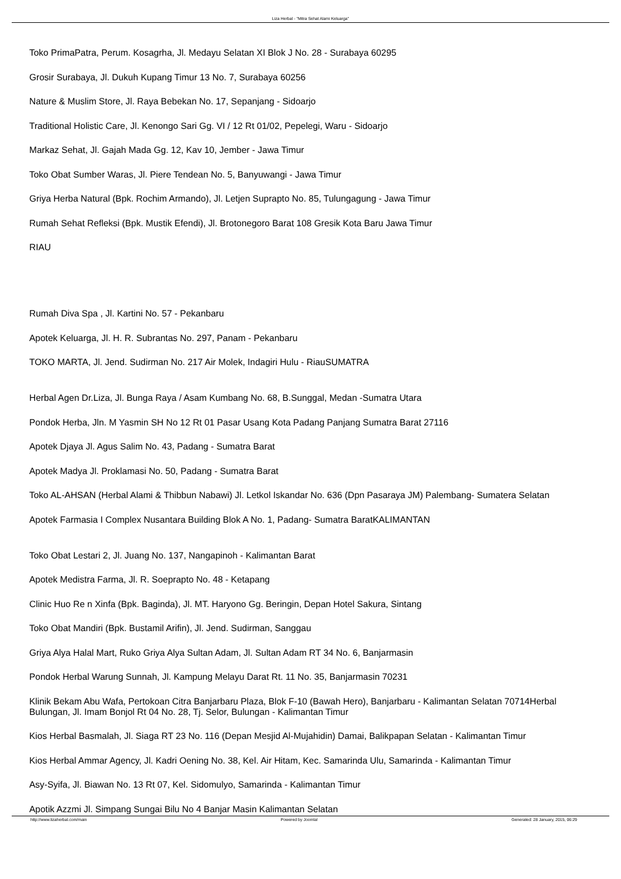Liza Herbal - "Mitra Sehat Alami Keluarga"
Toko PrimaPatra, Perum. Kosagrha, Jl. Medayu Selatan XI Blok J No. 28 - Surabaya 60295
Grosir Surabaya, Jl. Dukuh Kupang Timur 13 No. 7, Surabaya 60256
Nature & Muslim Store, Jl. Raya Bebekan No. 17, Sepanjang - Sidoarjo
Traditional Holistic Care, Jl. Kenongo Sari Gg. VI / 12 Rt 01/02, Pepelegi, Waru - Sidoarjo
Markaz Sehat, Jl. Gajah Mada Gg. 12, Kav 10, Jember - Jawa Timur
Toko Obat Sumber Waras, Jl. Piere Tendean No. 5, Banyuwangi - Jawa Timur
Griya Herba Natural (Bpk. Rochim Armando), Jl. Letjen Suprapto No. 85, Tulungagung - Jawa Timur
Rumah Sehat Refleksi (Bpk. Mustik Efendi), Jl. Brotonegoro Barat 108 Gresik Kota Baru Jawa Timur
RIAU
Rumah Diva Spa , Jl. Kartini No. 57 - Pekanbaru
Apotek Keluarga, Jl. H. R. Subrantas No. 297, Panam - Pekanbaru
TOKO MARTA, Jl. Jend. Sudirman No. 217 Air Molek, Indagiri Hulu - RiauSUMATRA
Herbal Agen Dr.Liza, Jl. Bunga Raya / Asam Kumbang No. 68, B.Sunggal, Medan -Sumatra Utara
Pondok Herba, Jln. M Yasmin SH No 12 Rt 01 Pasar Usang Kota Padang Panjang Sumatra Barat 27116
Apotek Djaya Jl. Agus Salim No. 43, Padang - Sumatra Barat
Apotek Madya Jl. Proklamasi No. 50, Padang - Sumatra Barat
Toko AL-AHSAN (Herbal Alami & Thibbun Nabawi) Jl. Letkol Iskandar No. 636 (Dpn Pasaraya JM) Palembang- Sumatera Selatan
Apotek Farmasia I Complex Nusantara Building Blok A No. 1, Padang- Sumatra BaratKALIMANTAN
Toko Obat Lestari 2, Jl. Juang No. 137, Nangapinoh - Kalimantan Barat
Apotek Medistra Farma, Jl. R. Soeprapto No. 48 - Ketapang
Clinic Huo Re n Xinfa (Bpk. Baginda), Jl. MT. Haryono Gg. Beringin, Depan Hotel Sakura, Sintang
Toko Obat Mandiri (Bpk. Bustamil Arifin), Jl. Jend. Sudirman, Sanggau
Griya Alya Halal Mart, Ruko Griya Alya Sultan Adam, Jl. Sultan Adam RT 34 No. 6, Banjarmasin
Pondok Herbal Warung Sunnah, Jl. Kampung Melayu Darat Rt. 11 No. 35, Banjarmasin 70231
Klinik Bekam Abu Wafa, Pertokoan Citra Banjarbaru Plaza, Blok F-10 (Bawah Hero), Banjarbaru - Kalimantan Selatan 70714Herbal Bulungan, Jl. Imam Bonjol Rt 04 No. 28, Tj. Selor, Bulungan - Kalimantan Timur
Kios Herbal Basmalah, Jl. Siaga RT 23 No. 116 (Depan Mesjid Al-Mujahidin) Damai, Balikpapan Selatan - Kalimantan Timur
Kios Herbal Ammar Agency, Jl. Kadri Oening No. 38, Kel. Air Hitam, Kec. Samarinda Ulu, Samarinda - Kalimantan Timur
Asy-Syifa, Jl. Biawan No. 13 Rt 07, Kel. Sidomulyo, Samarinda - Kalimantan Timur
Apotik Azzmi Jl. Simpang Sungai Bilu No 4 Banjar Masin Kalimantan Selatan
http://www.lizaherbal.com/main Powered by Joomla! Generated: 28 January, 2015, 06:29